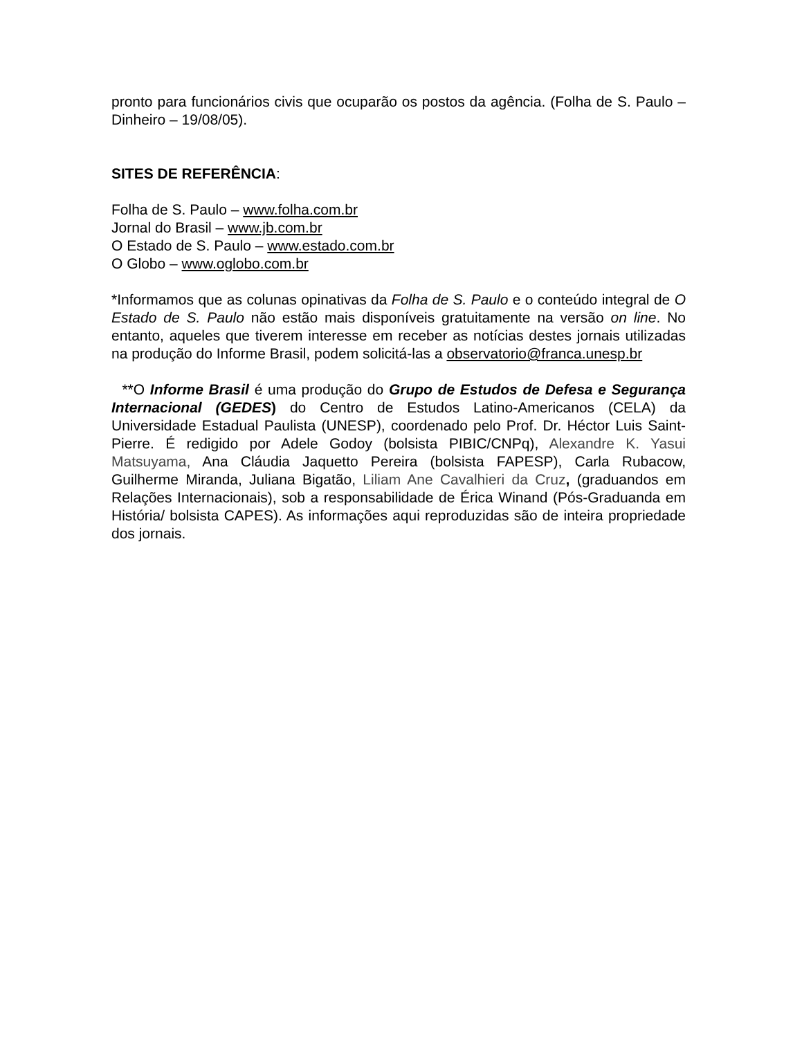pronto para funcionários civis que ocuparão os postos da agência. (Folha de S. Paulo – Dinheiro – 19/08/05).
SITES DE REFERÊNCIA:
Folha de S. Paulo – www.folha.com.br
Jornal do Brasil – www.jb.com.br
O Estado de S. Paulo – www.estado.com.br
O Globo – www.oglobo.com.br
*Informamos que as colunas opinativas da Folha de S. Paulo e o conteúdo integral de O Estado de S. Paulo não estão mais disponíveis gratuitamente na versão on line. No entanto, aqueles que tiverem interesse em receber as notícias destes jornais utilizadas na produção do Informe Brasil, podem solicitá-las a observatorio@franca.unesp.br
**O Informe Brasil é uma produção do Grupo de Estudos de Defesa e Segurança Internacional (GEDES) do Centro de Estudos Latino-Americanos (CELA) da Universidade Estadual Paulista (UNESP), coordenado pelo Prof. Dr. Héctor Luis Saint-Pierre. É redigido por Adele Godoy (bolsista PIBIC/CNPq), Alexandre K. Yasui Matsuyama, Ana Cláudia Jaquetto Pereira (bolsista FAPESP), Carla Rubacow, Guilherme Miranda, Juliana Bigatão, Liliam Ane Cavalhieri da Cruz, (graduandos em Relações Internacionais), sob a responsabilidade de Érica Winand (Pós-Graduanda em História/ bolsista CAPES). As informações aqui reproduzidas são de inteira propriedade dos jornais.